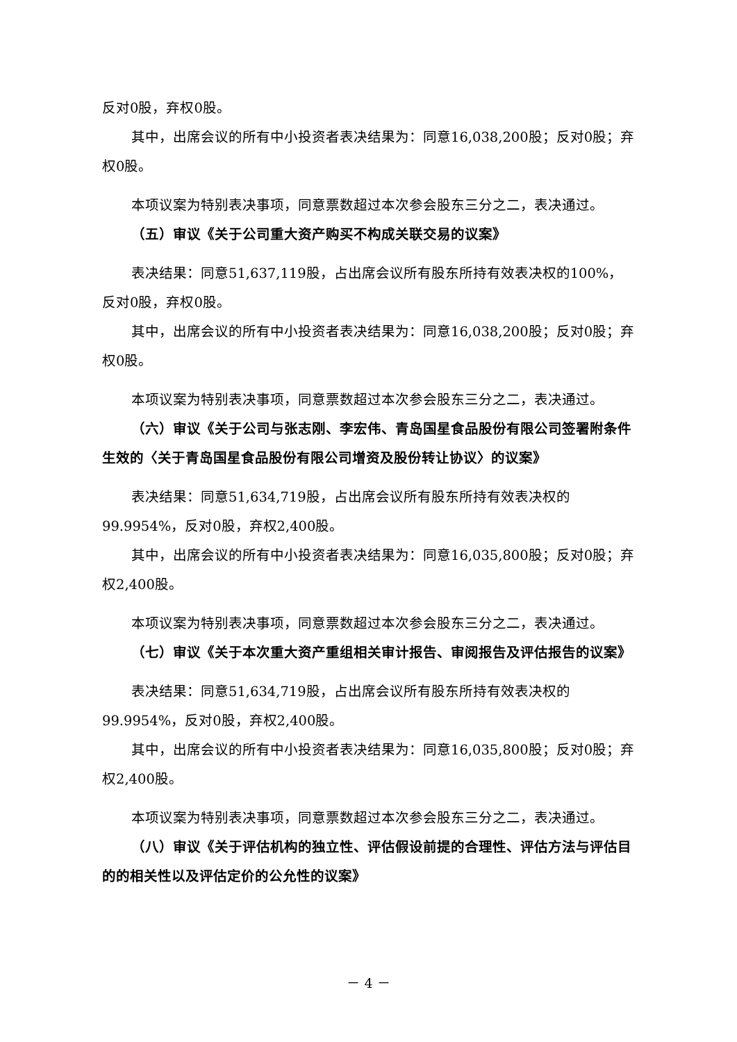反对0股，弃权0股。
其中，出席会议的所有中小投资者表决结果为：同意16,038,200股；反对0股；弃权0股。
本项议案为特别表决事项，同意票数超过本次参会股东三分之二，表决通过。
（五）审议《关于公司重大资产购买不构成关联交易的议案》
表决结果：同意51,637,119股，占出席会议所有股东所持有效表决权的100%，反对0股，弃权0股。
其中，出席会议的所有中小投资者表决结果为：同意16,038,200股；反对0股；弃权0股。
本项议案为特别表决事项，同意票数超过本次参会股东三分之二，表决通过。
（六）审议《关于公司与张志刚、李宏伟、青岛国星食品股份有限公司签署附条件生效的〈关于青岛国星食品股份有限公司增资及股份转让协议〉的议案》
表决结果：同意51,634,719股，占出席会议所有股东所持有效表决权的99.9954%，反对0股，弃权2,400股。
其中，出席会议的所有中小投资者表决结果为：同意16,035,800股；反对0股；弃权2,400股。
本项议案为特别表决事项，同意票数超过本次参会股东三分之二，表决通过。
（七）审议《关于本次重大资产重组相关审计报告、审阅报告及评估报告的议案》
表决结果：同意51,634,719股，占出席会议所有股东所持有效表决权的99.9954%，反对0股，弃权2,400股。
其中，出席会议的所有中小投资者表决结果为：同意16,035,800股；反对0股；弃权2,400股。
本项议案为特别表决事项，同意票数超过本次参会股东三分之二，表决通过。
（八）审议《关于评估机构的独立性、评估假设前提的合理性、评估方法与评估目的的相关性以及评估定价的公允性的议案》
－ 4 －